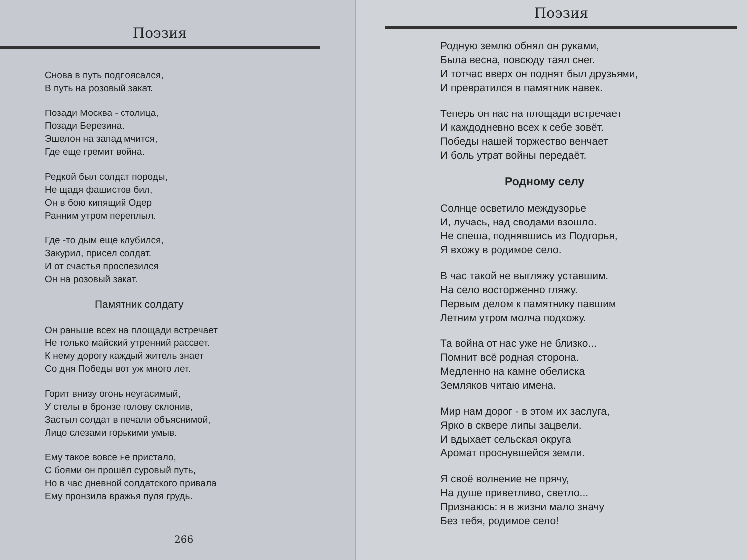Поэзия
Снова в путь подпоясался,
В путь на розовый закат.
Позади Москва - столица,
Позади Березина.
Эшелон на запад мчится,
Где еще гремит война.
Редкой был солдат породы,
Не щадя фашистов бил,
Он в бою кипящий Одер
Ранним утром переплыл.
Где -то дым еще клубился,
Закурил, присел солдат.
И от счастья прослезился
Он на розовый закат.
Памятник солдату
Он раньше всех на площади встречает
Не только майский утренний рассвет.
К нему дорогу каждый житель знает
Со дня Победы вот уж много лет.
Горит внизу огонь неугасимый,
У стелы в бронзе голову склонив,
Застыл солдат в печали объяснимой,
Лицо слезами горькими умыв.
Ему такое вовсе не пристало,
С боями он прошёл суровый путь,
Но в час дневной солдатского привала
Ему пронзила вражья пуля грудь.
266
Поэзия
Родную землю обнял он руками,
Была весна, повсюду таял снег.
И тотчас вверх он поднят был друзьями,
И превратился в памятник навек.
Теперь он нас на площади встречает
И каждодневно всех к себе зовёт.
Победы нашей торжество венчает
И боль утрат войны передаёт.
Родному селу
Солнце осветило междузорье
И, лучась, над сводами взошло.
Не спеша, поднявшись из Подгорья,
Я вхожу в родимое село.
В час такой не выгляжу уставшим.
На село восторженно гляжу.
Первым делом к памятнику павшим
Летним утром молча подхожу.
Та война от нас уже не близко...
Помнит всё родная сторона.
Медленно на камне обелиска
Земляков читаю имена.
Мир нам дорог - в этом их заслуга,
Ярко в сквере липы зацвели.
И вдыхает сельская округа
Аромат проснувшейся земли.
Я своё волнение не прячу,
На душе приветливо, светло...
Признаюсь: я в жизни мало значу
Без тебя, родимое село!